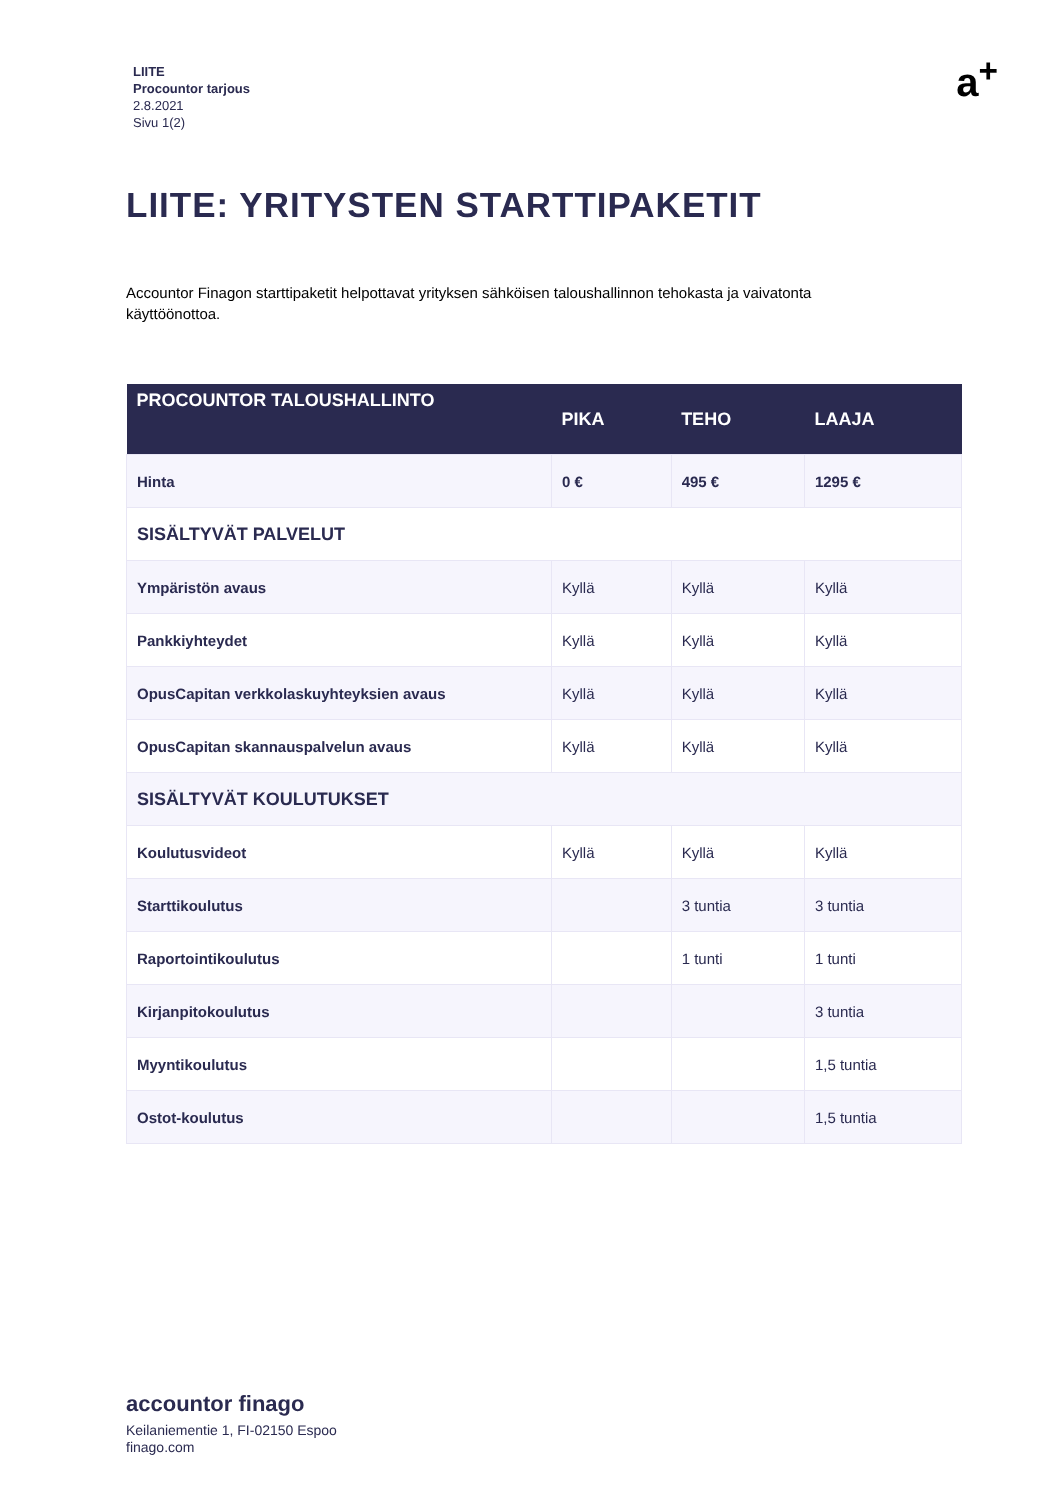LIITE
Procountor tarjous
2.8.2021
Sivu 1(2)
a<sup>+</sup>
LIITE: YRITYSTEN STARTTIPAKETIT
Accountor Finagon starttipaketit helpottavat yrityksen sähköisen taloushallinnon tehokasta ja vaivatonta käyttöönottoa.
| PROCOUNTOR TALOUSHALLINTO | PIKA | TEHO | LAAJA |
| --- | --- | --- | --- |
| Hinta | 0 € | 495 € | 1295 € |
| SISÄLTYVÄT PALVELUT | | | |
| Ympäristön avaus | Kyllä | Kyllä | Kyllä |
| Pankkiyhteydet | Kyllä | Kyllä | Kyllä |
| OpusCapitan verkkolaskuyhteyksien avaus | Kyllä | Kyllä | Kyllä |
| OpusCapitan skannauspalvelun avaus | Kyllä | Kyllä | Kyllä |
| SISÄLTYVÄT KOULUTUKSET | | | |
| Koulutusvideot | Kyllä | Kyllä | Kyllä |
| Starttikoulutus | | 3 tuntia | 3 tuntia |
| Raportointikoulutus | | 1 tunti | 1 tunti |
| Kirjanpitokoulutus | | | 3 tuntia |
| Myyntikoulutus | | | 1,5 tuntia |
| Ostot-koulutus | | | 1,5 tuntia |
accountor finago
Keilaniementie 1, FI-02150 Espoo
finago.com